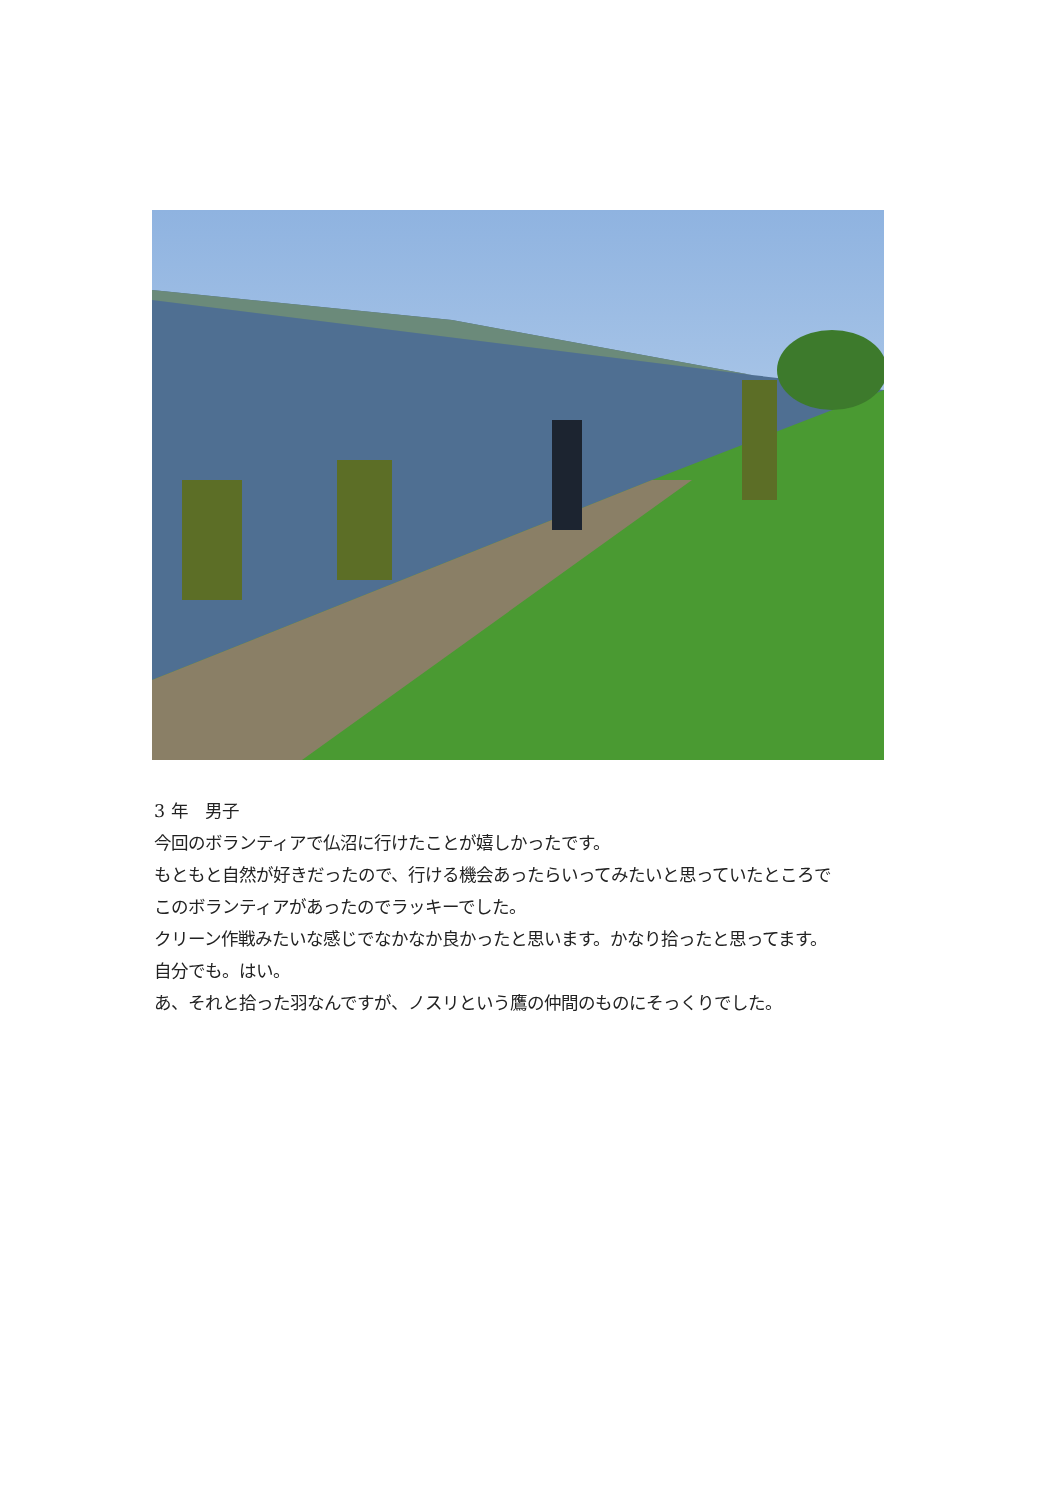3 年　男子
今回のボランティアで仏沼に行けたことが嬉しかったです。
もともと自然が好きだったので、行ける機会あったらいってみたいと思っていたところで
このボランティアがあったのでラッキーでした。
クリーン作戦みたいな感じでなかなか良かったと思います。かなり拾ったと思ってます。
自分でも。はい。
あ、それと拾った羽なんですが、ノスリという鷹の仲間のものにそっくりでした。